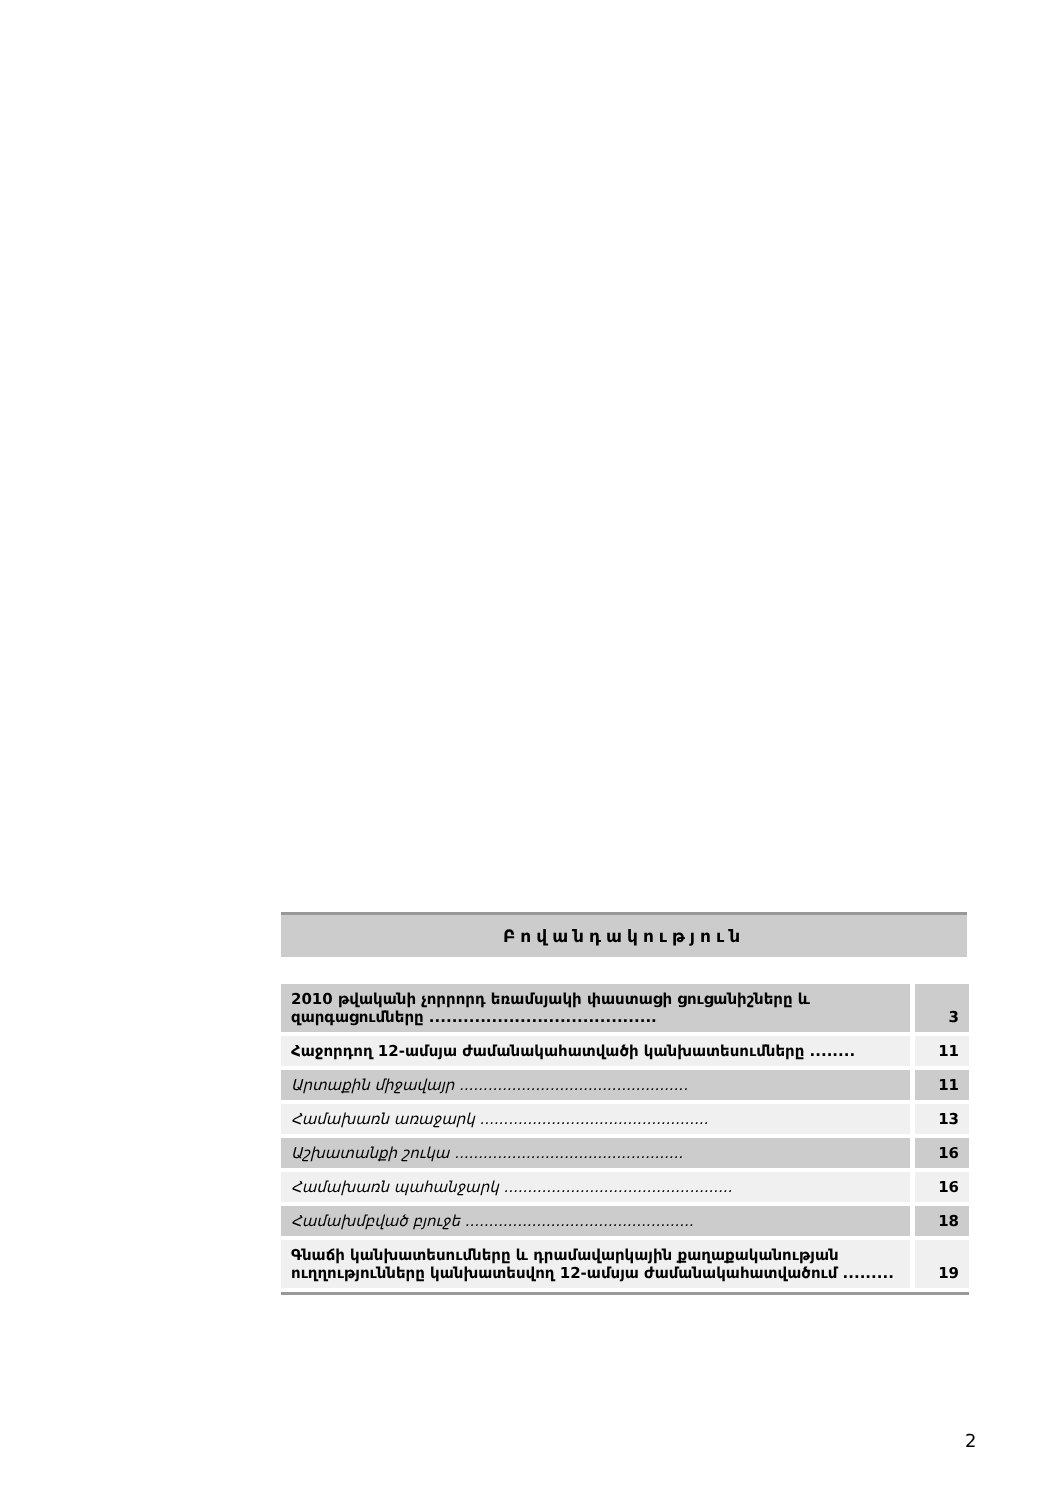Բովանդակություն
| 2010 թվականի չորրորդ եռամսյակի փաստացի ցուցանիշները և զարգացումները ........................................ | 3 |
| Հաջորդող 12-ամսյա ժամանակահատվածի կանխատեսումները ........ | 11 |
| Արտաքին միջավայր ................................................ | 11 |
| Համախառն առաջարկ ................................................ | 13 |
| Աշխատանքի շուկա ................................................ | 16 |
| Համախառն պահանջարկ ................................................ | 16 |
| Համախմբված բյուջե ................................................ | 18 |
| Գնաճի կանխատեսումները և դրամավարկային քաղաքականության ուղղությունները կանխատեսվող 12-ամսյա ժամանակահատվածում ......... | 19 |
2